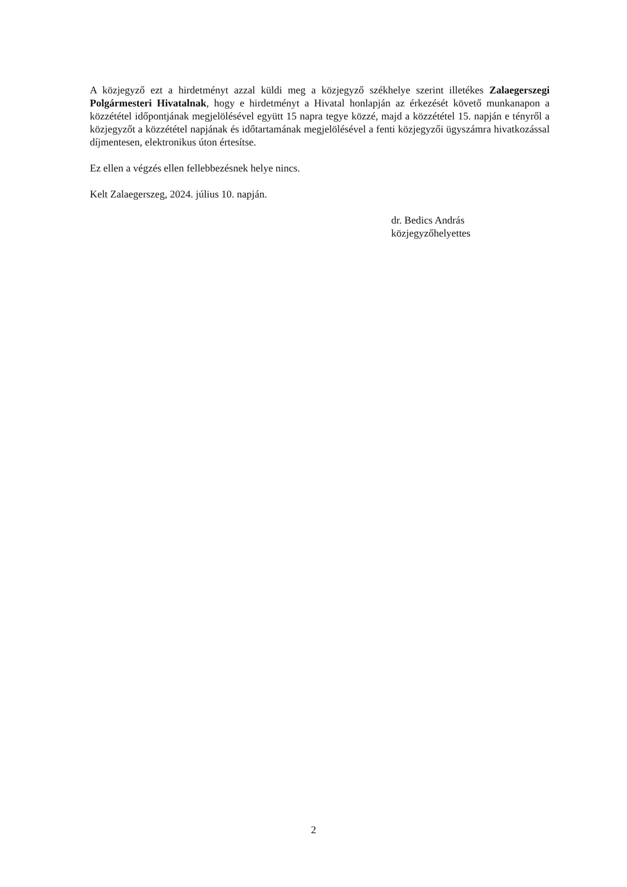A közjegyző ezt a hirdetményt azzal küldi meg a közjegyző székhelye szerint illetékes Zalaegerszegi Polgármesteri Hivatalnak, hogy e hirdetményt a Hivatal honlapján az érkezését követő munkanapon a közzététel időpontjának megjelölésével együtt 15 napra tegye közzé, majd a közzététel 15. napján e tényről a közjegyzőt a közzététel napjának és időtartamának megjelölésével a fenti közjegyzői ügyszámra hivatkozással díjmentesen, elektronikus úton értesítse.
Ez ellen a végzés ellen fellebbezésnek helye nincs.
Kelt Zalaegerszeg, 2024. július 10. napján.
dr. Bedics András
közjegyzőhelyettes
2